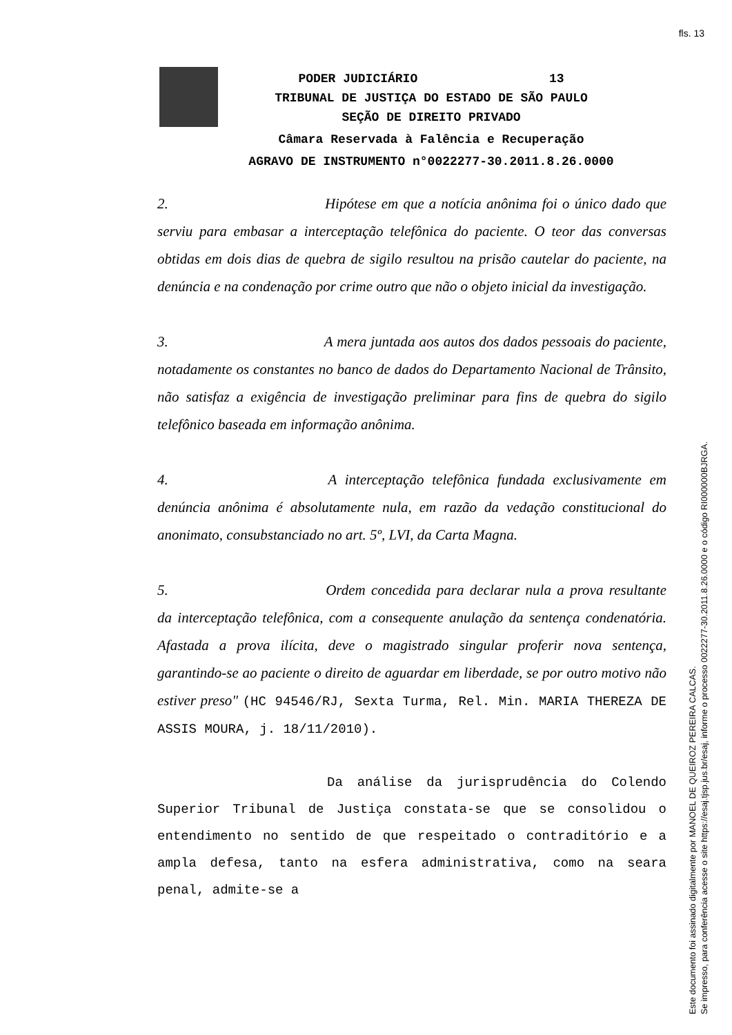fls. 13
PODER JUDICIÁRIO 13
TRIBUNAL DE JUSTIÇA DO ESTADO DE SÃO PAULO
SEÇÃO DE DIREITO PRIVADO
Câmara Reservada à Falência e Recuperação
AGRAVO DE INSTRUMENTO n°0022277-30.2011.8.26.0000
2. Hipótese em que a notícia anônima foi o único dado que serviu para embasar a interceptação telefônica do paciente. O teor das conversas obtidas em dois dias de quebra de sigilo resultou na prisão cautelar do paciente, na denúncia e na condenação por crime outro que não o objeto inicial da investigação.
3. A mera juntada aos autos dos dados pessoais do paciente, notadamente os constantes no banco de dados do Departamento Nacional de Trânsito, não satisfaz a exigência de investigação preliminar para fins de quebra do sigilo telefônico baseada em informação anônima.
4. A interceptação telefônica fundada exclusivamente em denúncia anônima é absolutamente nula, em razão da vedação constitucional do anonimato, consubstanciado no art. 5º, LVI, da Carta Magna.
5. Ordem concedida para declarar nula a prova resultante da interceptação telefônica, com a consequente anulação da sentença condenatória. Afastada a prova ilícita, deve o magistrado singular proferir nova sentença, garantindo-se ao paciente o direito de aguardar em liberdade, se por outro motivo não estiver preso" (HC 94546/RJ, Sexta Turma, Rel. Min. MARIA THEREZA DE ASSIS MOURA, j. 18/11/2010).
Da análise da jurisprudência do Colendo Superior Tribunal de Justiça constata-se que se consolidou o entendimento no sentido de que respeitado o contraditório e a ampla defesa, tanto na esfera administrativa, como na seara penal, admite-se a
Este documento foi assinado digitalmente por MANOEL DE QUEIROZ PEREIRA CALCAS.
Se impresso, para conferência acesse o site https://esaj.tjsp.jus.br/esaj, informe o processo 0022277-30.2011.8.26.0000 e o código RI000000BJRGA.